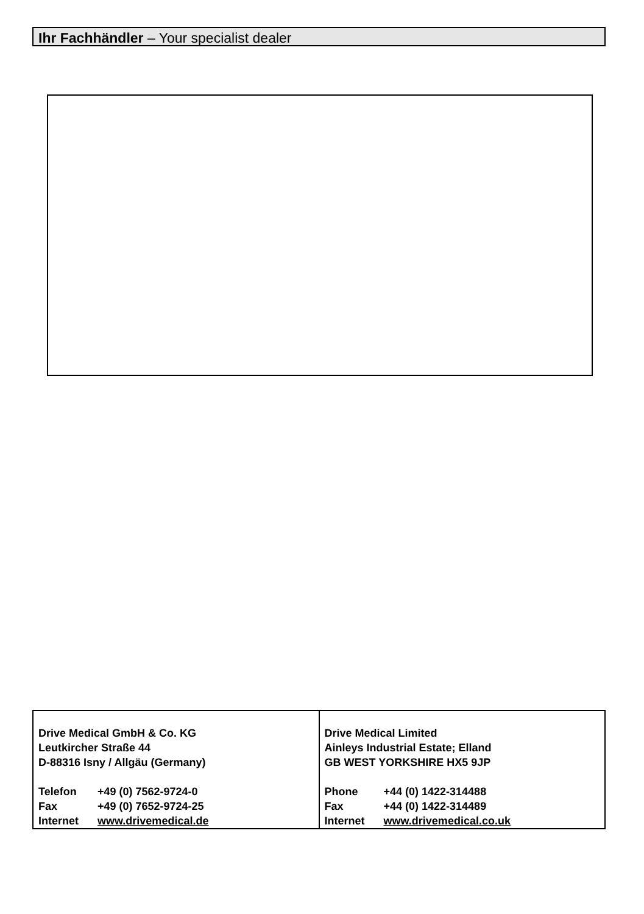Ihr Fachhändler – Your specialist dealer
| Drive Medical GmbH & Co. KG Leutkircher Straße 44 D-88316 Isny / Allgäu (Germany) Telefon +49 (0) 7562-9724-0 Fax +49 (0) 7652-9724-25 Internet www.drivemedical.de | Drive Medical Limited Ainleys Industrial Estate; Elland GB WEST YORKSHIRE HX5 9JP Phone +44 (0) 1422-314488 Fax +44 (0) 1422-314489 Internet www.drivemedical.co.uk |